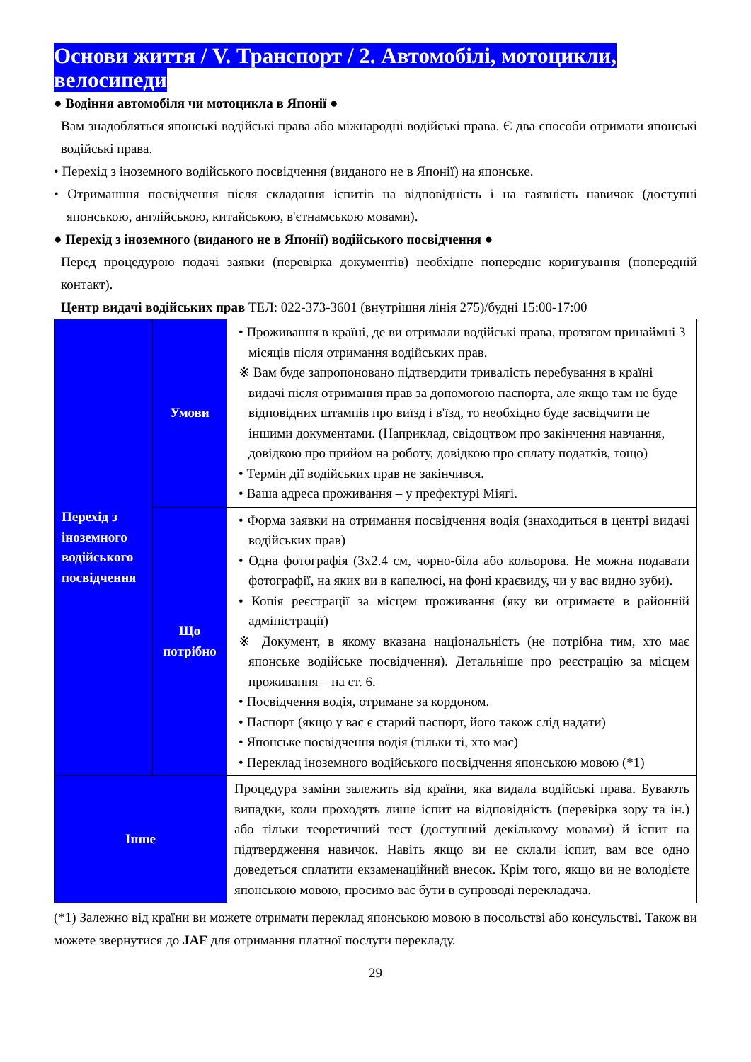Основи життя / V. Транспорт / 2. Автомобілі, мотоцикли, велосипеди
● Водіння автомобіля чи мотоцикла в Японії ●
Вам знадобляться японські водійські права або міжнародні водійські права. Є два способи отримати японські водійські права.
• Перехід з іноземного водійського посвідчення (виданого не в Японії) на японське.
• Отриманння посвідчення після складання іспитів на відповідність і на гаявність навичок (доступні японською, англійською, китайською, в'єтнамською мовами).
● Перехід з іноземного (виданого не в Японії) водійського посвідчення ●
Перед процедурою подачі заявки (перевірка документів) необхідне попереднє коригування (попередній контакт).
Центр видачі водійських прав ТЕЛ: 022-373-3601 (внутрішня лінія 275)/будні 15:00-17:00
| Перехід з іноземного водійського посвідчення | Умови | • Проживання в країні, де ви отримали водійські права, протягом принаймні 3 місяців після отримання водійських прав. ※ Вам буде запропоновано підтвердити тривалість перебування в країні видачі після отримання прав за допомогою паспорта, але якщо там не буде відповідних штампів про виїзд і в'їзд, то необхідно буде засвідчити це іншими документами. (Наприклад, свідоцтвом про закінчення навчання, довідкою про прийом на роботу, довідкою про сплату податків, тощо) • Термін дії водійських прав не закінчився. • Ваша адреса проживання – у префектурі Міягі. |
| | Що потрібно | • Форма заявки на отримання посвідчення водія (знаходиться в центрі видачі водійських прав) • Одна фотографія (3х2.4 см, чорно-біла або кольорова. Не можна подавати фотографії, на яких ви в капелюсі, на фоні краєвиду, чи у вас видно зуби). • Копія реєстрації за місцем проживання (яку ви отримаєте в районній адміністрації) ※ Документ, в якому вказана національність (не потрібна тим, хто має японське водійське посвідчення). Детальніше про реєстрацію за місцем проживання – на ст. 6. • Посвідчення водія, отримане за кордоном. • Паспорт (якщо у вас є старий паспорт, його також слід надати) • Японське посвідчення водія (тільки ті, хто має) • Переклад іноземного водійського посвідчення японською мовою (*1) |
| Інше | | Процедура заміни залежить від країни, яка видала водійські права. Бувають випадки, коли проходять лише іспит на відповідність (перевірка зору та ін.) або тільки теоретичний тест (доступний декількому мовами) й іспит на підтвердження навичок. Навіть якщо ви не склали іспит, вам все одно доведеться сплатити екзаменаційний внесок. Крім того, якщо ви не володієте японською мовою, просимо вас бути в супроводі перекладача. |
(*1) Залежно від країни ви можете отримати переклад японською мовою в посольстві або консульстві. Також ви можете звернутися до JAF для отримання платної послуги перекладу.
29